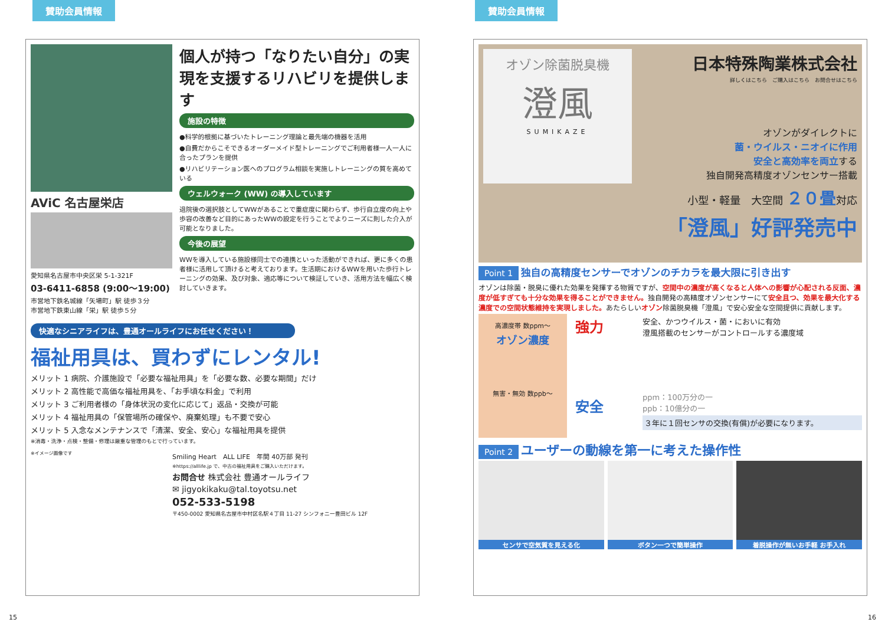賛助会員情報
AViC 名古屋栄店
愛知県名古屋市中央区栄 5-1-321F
03-6411-6858 (9:00〜19:00)
市営地下鉄名城線「矢場町」駅 徒歩３分
市営地下鉄東山線「栄」駅 徒歩５分
個人が持つ「なりたい自分」の実現を支援するリハビリを提供します
施設の特徴
●科学的根拠に基づいたトレーニング理論と最先端の機器を活用
●自費だからこそできるオーダーメイド型トレーニングでご利用者様一人一人に合ったプランを提供
●リハビリテーション医へのプログラム相談を実施しトレーニングの質を高めている
ウェルウォーク (WW) の導入しています
退院後の選択肢としてWWがあることで重症度に関わらず、歩行自立度の向上や歩容の改善など目的にあったWWの設定を行うことでよりニーズに則した介入が可能となりました。
今後の展望
WWを導入している施設様同士での連携といった活動ができれば、更に多くの患者様に活用して頂けると考えております。生活期におけるWWを用いた歩行トレーニングの効果、及び対象、適応等について検証していき、活用方法を幅広く検討していきます。
快適なシニアライフは、豊通オールライフにお任せください！
福祉用具は、買わずにレンタル!
メリット 1 病院、介護施設で「必要な福祉用具」を「必要な数、必要な期間」だけ
メリット 2 高性能で高価な福祉用具を、「お手頃な料金」で利用
メリット 3 ご利用者様の「身体状況の変化に応じて」返品・交換が可能
メリット 4 福祉用具の「保管場所の確保や、廃棄処理」も不要で安心
メリット 5 入念なメンテナンスで「清潔、安全、安心」な福祉用具を提供
※消毒・洗浄・点検・整備・修理は厳重な管理のもとで行っています。
※イメージ画像です
Smiling Heart　ALL LIFE　年間 40万部 発刊
※https://alllife.jp で、中古の福祉用具をご購入いただけます。
お問合せ 株式会社 豊通オールライフ
✉ jigyokikaku@tal.toyotsu.net
052-533-5198
〒450-0002 愛知県名古屋市中村区名駅４丁目 11-27 シンフォニー豊田ビル 12F
15
賛助会員情報
オゾン除菌脱臭機
澄風
SUMIKAZE
日本特殊陶業株式会社
詳しくはこちら　ご購入はこちら　お問合せはこちら
オゾンがダイレクトに
菌・ウイルス・ニオイに作用
安全と高効率を両立する
独自開発高精度オゾンセンサー搭載
小型・軽量　大空間 ２０畳対応
「澄風」好評発売中
Point 1 独自の高精度センサーでオゾンのチカラを最大限に引き出す
オゾンは除菌・脱臭に優れた効果を発揮する物質ですが、空間中の濃度が高くなると人体への影響が心配される反面、濃度が低すぎても十分な効果を得ることができません。独自開発の高精度オゾンセンサーにて安全且つ、効果を最大化する濃度での空間状態維持を実現しました。あたらしいオゾン除菌脱臭機「澄風」で安心安全な空間提供に貢献します。
高濃度帯 数ppm〜
オゾン濃度
無害・無効 数ppb〜
強力
安全
安全、かつウイルス・菌・においに有効
澄風搭載のセンサーがコントロールする濃度域
ppm：100万分の一
ppb：10億分の一
３年に１回センサの交換(有償)が必要になります。
Point 2 ユーザーの動線を第一に考えた操作性
センサで空気質を見える化 ボタン一つで簡単操作 着脱操作が無いお手軽 お手入れ
16